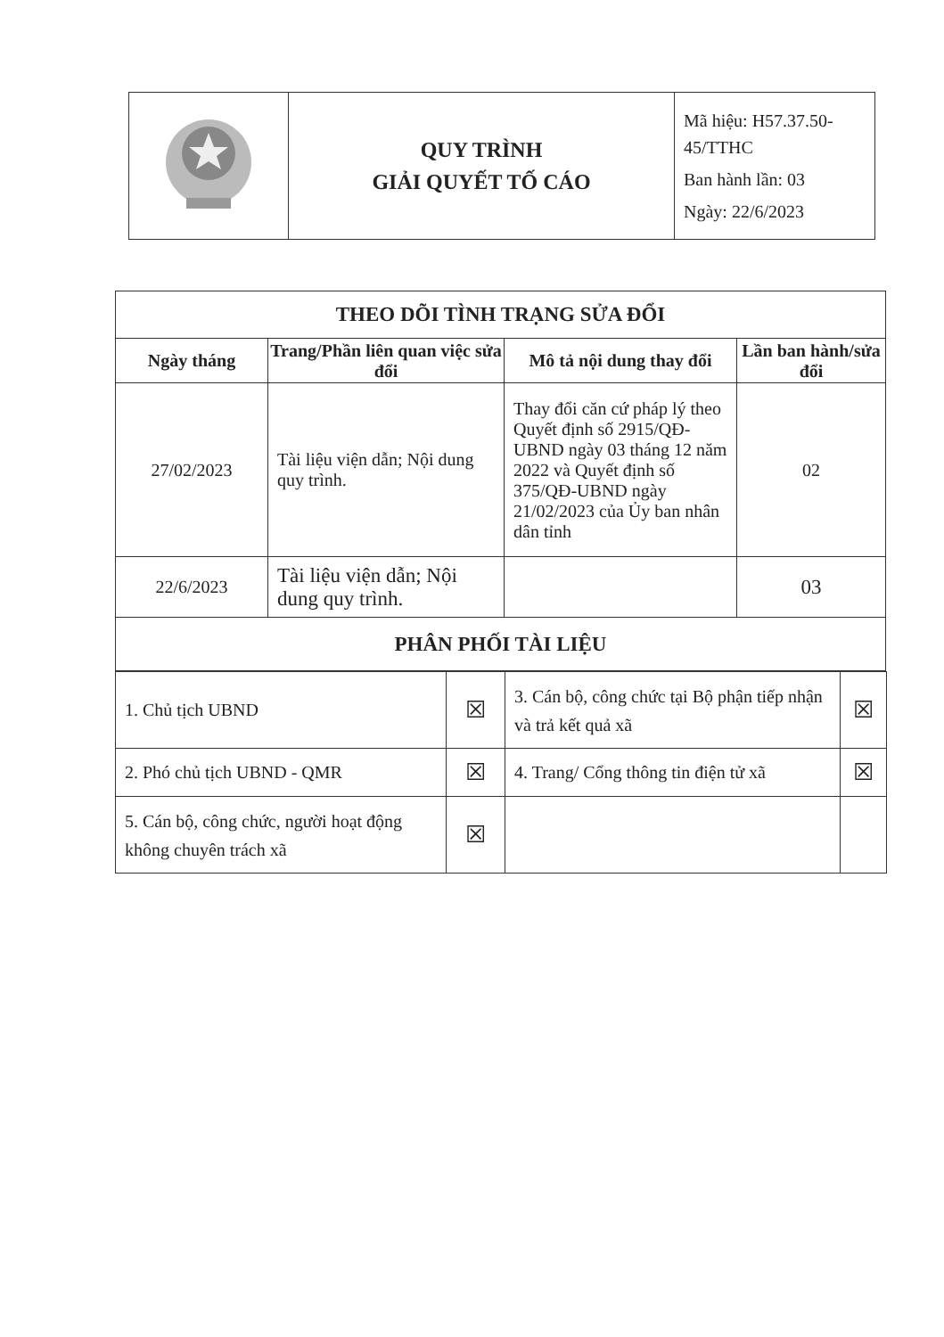| | QUY TRÌNH GIẢI QUYẾT TỐ CÁO | Mã hiệu: H57.37.50-45/TTHC Ban hành lần: 03 Ngày: 22/6/2023 |
| THEO DÕI TÌNH TRẠNG SỬA ĐỔI | | | |
| --- | --- | --- | --- |
| Ngày tháng | Trang/Phần liên quan việc sửa đổi | Mô tả nội dung thay đổi | Lần ban hành/sửa đổi |
| 27/02/2023 | Tài liệu viện dẫn; Nội dung quy trình. | Thay đổi căn cứ pháp lý theo Quyết định số 2915/QĐ-UBND ngày 03 tháng 12 năm 2022 và Quyết định số 375/QĐ-UBND ngày 21/02/2023 của Ủy ban nhân dân tỉnh | 02 |
| 22/6/2023 | Tài liệu viện dẫn; Nội dung quy trình. | | 03 |
| PHÂN PHỐI TÀI LIỆU | | | |
| 1. Chủ tịch UBND | ☒ | 3. Cán bộ, công chức tại Bộ phận tiếp nhận và trả kết quả xã | ☒ |
| 2. Phó chủ tịch UBND - QMR | ☒ | 4. Trang/ Cổng thông tin điện tử xã | ☒ |
| 5. Cán bộ, công chức, người hoạt động không chuyên trách xã | ☒ | | |